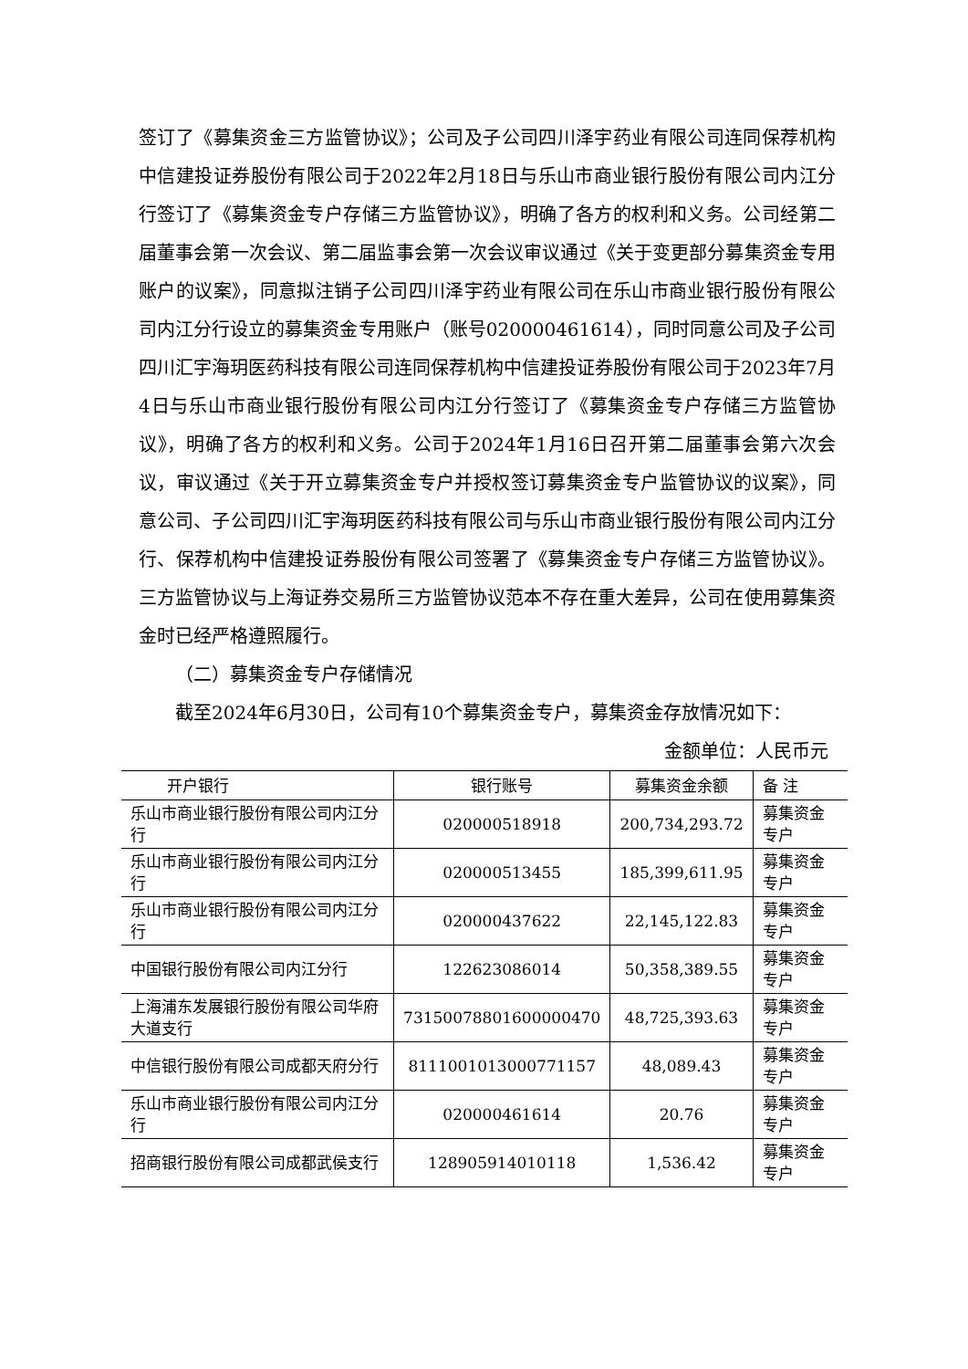签订了《募集资金三方监管协议》；公司及子公司四川泽宇药业有限公司连同保荐机构中信建投证券股份有限公司于2022年2月18日与乐山市商业银行股份有限公司内江分行签订了《募集资金专户存储三方监管协议》，明确了各方的权利和义务。公司经第二届董事会第一次会议、第二届监事会第一次会议审议通过《关于变更部分募集资金专用账户的议案》，同意拟注销子公司四川泽宇药业有限公司在乐山市商业银行股份有限公司内江分行设立的募集资金专用账户（账号020000461614），同时同意公司及子公司四川汇宇海玥医药科技有限公司连同保荐机构中信建投证券股份有限公司于2023年7月4日与乐山市商业银行股份有限公司内江分行签订了《募集资金专户存储三方监管协议》，明确了各方的权利和义务。公司于2024年1月16日召开第二届董事会第六次会议，审议通过《关于开立募集资金专户并授权签订募集资金专户监管协议的议案》，同意公司、子公司四川汇宇海玥医药科技有限公司与乐山市商业银行股份有限公司内江分行、保荐机构中信建投证券股份有限公司签署了《募集资金专户存储三方监管协议》。三方监管协议与上海证券交易所三方监管协议范本不存在重大差异，公司在使用募集资金时已经严格遵照履行。
（二）募集资金专户存储情况
截至2024年6月30日，公司有10个募集资金专户，募集资金存放情况如下：
金额单位：人民币元
| 开户银行 | 银行账号 | 募集资金余额 | 备 注 |
| --- | --- | --- | --- |
| 乐山市商业银行股份有限公司内江分行 | 020000518918 | 200,734,293.72 | 募集资金专户 |
| 乐山市商业银行股份有限公司内江分行 | 020000513455 | 185,399,611.95 | 募集资金专户 |
| 乐山市商业银行股份有限公司内江分行 | 020000437622 | 22,145,122.83 | 募集资金专户 |
| 中国银行股份有限公司内江分行 | 122623086014 | 50,358,389.55 | 募集资金专户 |
| 上海浦东发展银行股份有限公司华府大道支行 | 73150078801600000470 | 48,725,393.63 | 募集资金专户 |
| 中信银行股份有限公司成都天府分行 | 8111001013000771157 | 48,089.43 | 募集资金专户 |
| 乐山市商业银行股份有限公司内江分行 | 020000461614 | 20.76 | 募集资金专户 |
| 招商银行股份有限公司成都武侯支行 | 128905914010118 | 1,536.42 | 募集资金专户 |